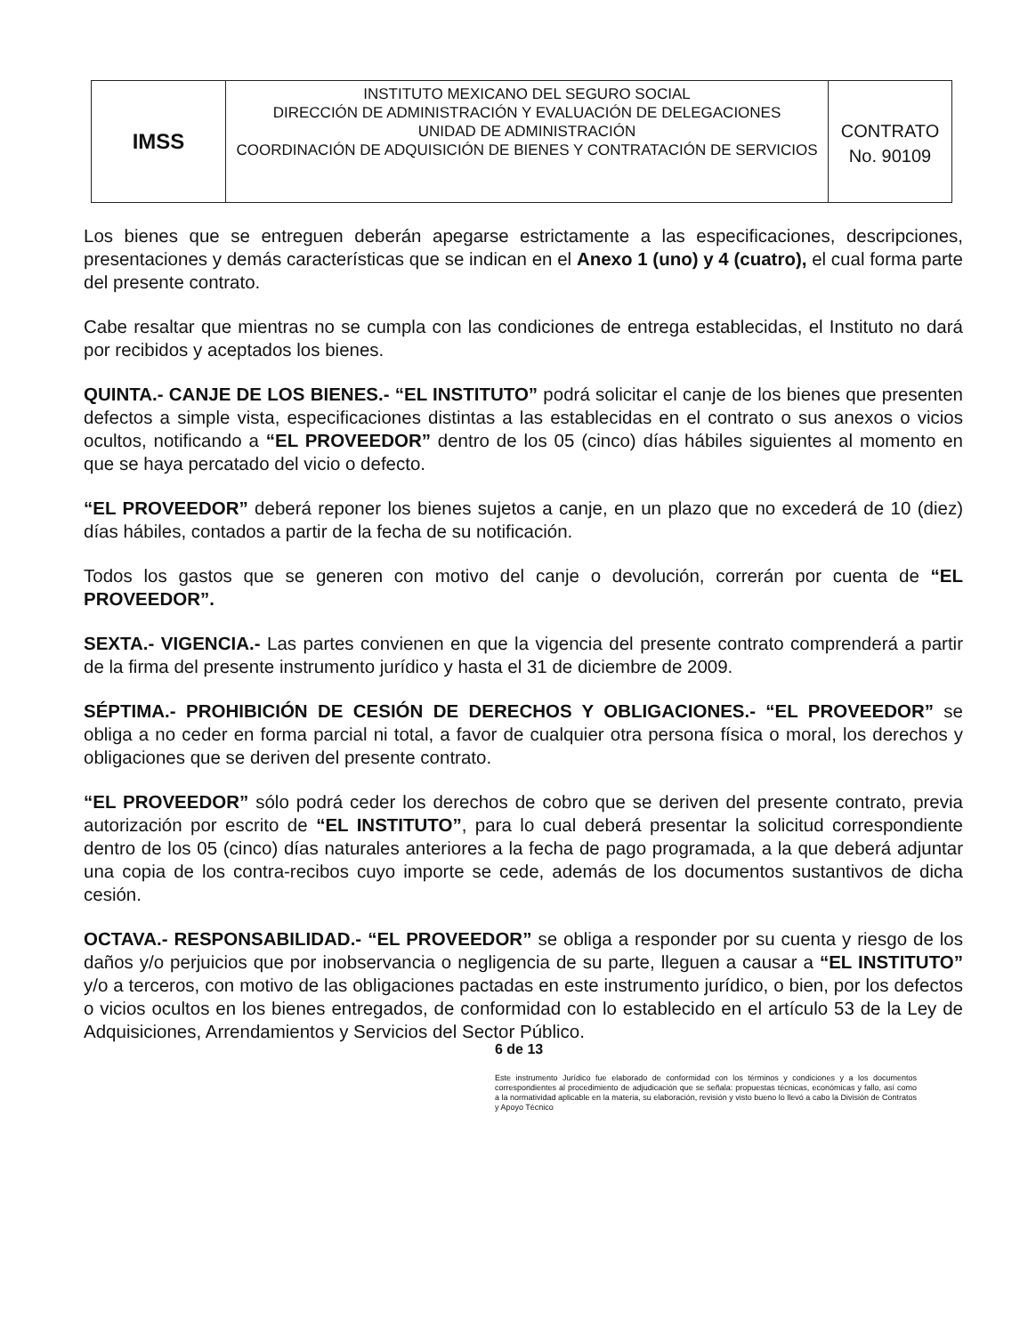IMSS
INSTITUTO MEXICANO DEL SEGURO SOCIAL
DIRECCIÓN DE ADMINISTRACIÓN Y EVALUACIÓN DE DELEGACIONES
UNIDAD DE ADMINISTRACIÓN
COORDINACIÓN DE ADQUISICIÓN DE BIENES Y CONTRATACIÓN DE SERVICIOS
CONTRATO
No. 90109
Los bienes que se entreguen deberán apegarse estrictamente a las especificaciones, descripciones, presentaciones y demás características que se indican en el Anexo 1 (uno) y 4 (cuatro), el cual forma parte del presente contrato.
Cabe resaltar que mientras no se cumpla con las condiciones de entrega establecidas, el Instituto no dará por recibidos y aceptados los bienes.
QUINTA.- CANJE DE LOS BIENES.- “EL INSTITUTO” podrá solicitar el canje de los bienes que presenten defectos a simple vista, especificaciones distintas a las establecidas en el contrato o sus anexos o vicios ocultos, notificando a “EL PROVEEDOR” dentro de los 05 (cinco) días hábiles siguientes al momento en que se haya percatado del vicio o defecto.
“EL PROVEEDOR” deberá reponer los bienes sujetos a canje, en un plazo que no excederá de 10 (diez) días hábiles, contados a partir de la fecha de su notificación.
Todos los gastos que se generen con motivo del canje o devolución, correrán por cuenta de “EL PROVEEDOR”.
SEXTA.- VIGENCIA.- Las partes convienen en que la vigencia del presente contrato comprenderá a partir de la firma del presente instrumento jurídico y hasta el 31 de diciembre de 2009.
SÉPTIMA.- PROHIBICIÓN DE CESIÓN DE DERECHOS Y OBLIGACIONES.- “EL PROVEEDOR” se obliga a no ceder en forma parcial ni total, a favor de cualquier otra persona física o moral, los derechos y obligaciones que se deriven del presente contrato.
“EL PROVEEDOR” sólo podrá ceder los derechos de cobro que se deriven del presente contrato, previa autorización por escrito de “EL INSTITUTO”, para lo cual deberá presentar la solicitud correspondiente dentro de los 05 (cinco) días naturales anteriores a la fecha de pago programada, a la que deberá adjuntar una copia de los contra-recibos cuyo importe se cede, además de los documentos sustantivos de dicha cesión.
OCTAVA.- RESPONSABILIDAD.- “EL PROVEEDOR” se obliga a responder por su cuenta y riesgo de los daños y/o perjuicios que por inobservancia o negligencia de su parte, lleguen a causar a “EL INSTITUTO” y/o a terceros, con motivo de las obligaciones pactadas en este instrumento jurídico, o bien, por los defectos o vicios ocultos en los bienes entregados, de conformidad con lo establecido en el artículo 53 de la Ley de Adquisiciones, Arrendamientos y Servicios del Sector Público.
6 de 13
Este instrumento Jurídico fue elaborado de conformidad con los términos y condiciones y a los documentos correspondientes al procedimiento de adjudicación que se señala: propuestas técnicas, económicas y fallo, así como a la normatividad aplicable en la materia, su elaboración, revisión y visto bueno lo llevó a cabo la División de Contratos y Apoyo Técnico